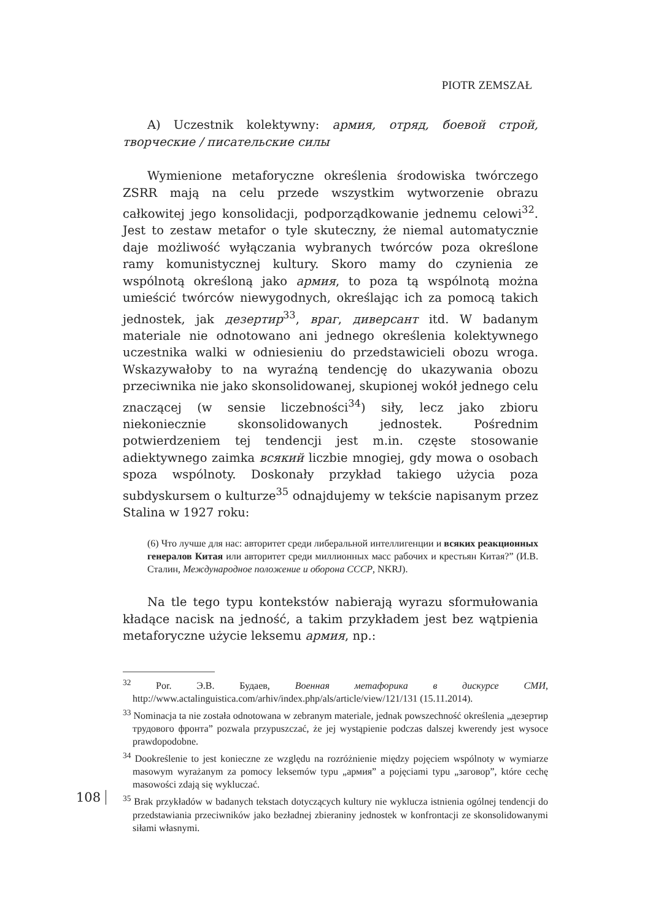PIOTR ZEMSZAŁ
A) Uczestnik kolektywny: армия, отряд, боевой строй, творческие / писательские силы
Wymienione metaforyczne określenia środowiska twórczego ZSRR mają na celu przede wszystkim wytworzenie obrazu całkowitej jego konsolidacji, podporządkowanie jednemu celowi<sup>32</sup>. Jest to zestaw metafor o tyle skuteczny, że niemal automatycznie daje możliwość wyłączania wybranych twórców poza określone ramy komunistycznej kultury. Skoro mamy do czynienia ze wspólnotą określoną jako армия, to poza tą wspólnotą można umieścić twórców niewygodnych, określając ich za pomocą takich jednostek, jak дезертир<sup>33</sup>, враг, диверсант itd. W badanym materiale nie odnotowano ani jednego określenia kolektywnego uczestnika walki w odniesieniu do przedstawicieli obozu wroga. Wskazywałoby to na wyraźną tendencję do ukazywania obozu przeciwnika nie jako skonsolidowanej, skupionej wokół jednego celu znaczącej (w sensie liczebności<sup>34</sup>) siły, lecz jako zbioru niekoniecznie skonsolidowanych jednostek. Pośrednim potwierdzeniem tej tendencji jest m.in. częste stosowanie adiektywnego zaimka всякий liczbie mnogiej, gdy mowa o osobach spoza wspólnoty. Doskonały przykład takiego użycia poza subdyskursem o kulturze<sup>35</sup> odnajdujemy w tekście napisanym przez Stalina w 1927 roku:
(6) Что лучше для нас: авторитет среди либеральной интеллигенции и всяких реакционных генералов Китая или авторитет среди миллионных масс рабочих и крестьян Китая?” (И.В. Сталин, Международное положение и оборона СССР, NKRJ).
Na tle tego typu kontekstów nabierają wyrazu sformułowania kładące nacisk na jedność, a takim przykładem jest bez wątpienia metaforyczne użycie leksemu армия, np.:
<sup>32</sup> Por. Э.В. Будаев, Военная метафорика в дискурсе СМИ, http://www.actalinguistica.com/arhiv/index.php/als/article/view/121/131 (15.11.2014).
<sup>33</sup> Nominacja ta nie została odnotowana w zebranym materiale, jednak powszechność określenia „дезертир трудового фронта” pozwala przypuszczać, że jej wystąpienie podczas dalszej kwerendy jest wysoce prawdopodobne.
<sup>34</sup> Dookreślenie to jest konieczne ze względu na rozróżnienie między pojęciem wspólnoty w wymiarze masowym wyrażanym za pomocy leksemów typu „армия” a pojęciami typu „заговор”, które cechę masowości zdają się wykluczać.
<sup>35</sup> Brak przykładów w badanych tekstach dotyczących kultury nie wyklucza istnienia ogólnej tendencji do przedstawiania przeciwników jako bezładnej zbieraniny jednostek w konfrontacji ze skonsolidowanymi siłami własnymi.
108